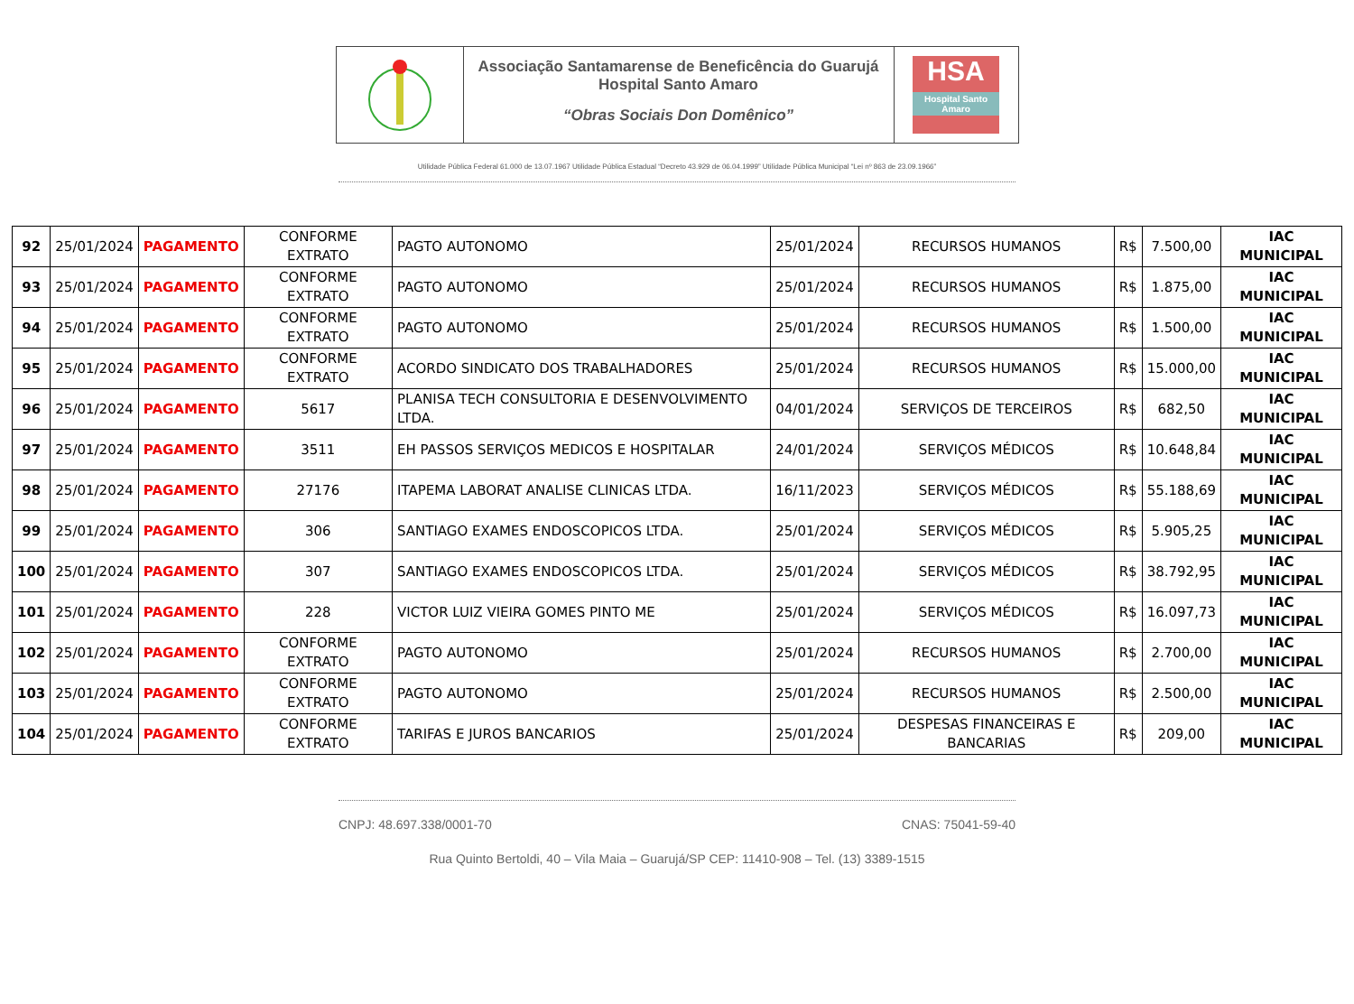Associação Santamarense de Beneficência do Guarujá
Hospital Santo Amaro
“Obras Sociais Don Domênico”
HSA
Hospital Santo Amaro
Utilidade Pública Federal 61.000 de 13.07.1967 Utilidade Pública Estadual “Decreto 43.929 de 06.04.1999” Utilidade Pública Municipal “Lei nº 863 de 23.09.1966”
| 92 | 25/01/2024 | PAGAMENTO | CONFORME EXTRATO | PAGTO AUTONOMO | 25/01/2024 | RECURSOS HUMANOS | R$ | 7.500,00 | IAC MUNICIPAL |
| 93 | 25/01/2024 | PAGAMENTO | CONFORME EXTRATO | PAGTO AUTONOMO | 25/01/2024 | RECURSOS HUMANOS | R$ | 1.875,00 | IAC MUNICIPAL |
| 94 | 25/01/2024 | PAGAMENTO | CONFORME EXTRATO | PAGTO AUTONOMO | 25/01/2024 | RECURSOS HUMANOS | R$ | 1.500,00 | IAC MUNICIPAL |
| 95 | 25/01/2024 | PAGAMENTO | CONFORME EXTRATO | ACORDO SINDICATO DOS TRABALHADORES | 25/01/2024 | RECURSOS HUMANOS | R$ | 15.000,00 | IAC MUNICIPAL |
| 96 | 25/01/2024 | PAGAMENTO | 5617 | PLANISA TECH CONSULTORIA E DESENVOLVIMENTO LTDA. | 04/01/2024 | SERVIÇOS DE TERCEIROS | R$ | 682,50 | IAC MUNICIPAL |
| 97 | 25/01/2024 | PAGAMENTO | 3511 | EH PASSOS SERVIÇOS MEDICOS E HOSPITALAR | 24/01/2024 | SERVIÇOS MÉDICOS | R$ | 10.648,84 | IAC MUNICIPAL |
| 98 | 25/01/2024 | PAGAMENTO | 27176 | ITAPEMA LABORAT ANALISE CLINICAS LTDA. | 16/11/2023 | SERVIÇOS MÉDICOS | R$ | 55.188,69 | IAC MUNICIPAL |
| 99 | 25/01/2024 | PAGAMENTO | 306 | SANTIAGO EXAMES ENDOSCOPICOS LTDA. | 25/01/2024 | SERVIÇOS MÉDICOS | R$ | 5.905,25 | IAC MUNICIPAL |
| 100 | 25/01/2024 | PAGAMENTO | 307 | SANTIAGO EXAMES ENDOSCOPICOS LTDA. | 25/01/2024 | SERVIÇOS MÉDICOS | R$ | 38.792,95 | IAC MUNICIPAL |
| 101 | 25/01/2024 | PAGAMENTO | 228 | VICTOR LUIZ VIEIRA GOMES PINTO ME | 25/01/2024 | SERVIÇOS MÉDICOS | R$ | 16.097,73 | IAC MUNICIPAL |
| 102 | 25/01/2024 | PAGAMENTO | CONFORME EXTRATO | PAGTO AUTONOMO | 25/01/2024 | RECURSOS HUMANOS | R$ | 2.700,00 | IAC MUNICIPAL |
| 103 | 25/01/2024 | PAGAMENTO | CONFORME EXTRATO | PAGTO AUTONOMO | 25/01/2024 | RECURSOS HUMANOS | R$ | 2.500,00 | IAC MUNICIPAL |
| 104 | 25/01/2024 | PAGAMENTO | CONFORME EXTRATO | TARIFAS E JUROS BANCARIOS | 25/01/2024 | DESPESAS FINANCEIRAS E BANCARIAS | R$ | 209,00 | IAC MUNICIPAL |
CNPJ: 48.697.338/0001-70 CNAS: 75041-59-40
Rua Quinto Bertoldi, 40 – Vila Maia – Guarujá/SP CEP: 11410-908 – Tel. (13) 3389-1515